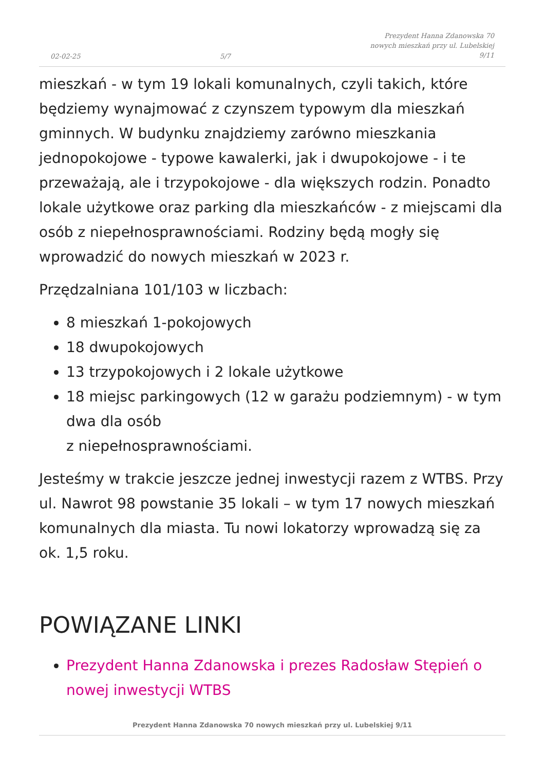02-02-25 5/7 Prezydent Hanna Zdanowska 70
nowych mieszkań przy ul. Lubelskiej
9/11
mieszkań - w tym 19 lokali komunalnych, czyli takich, które będziemy wynajmować z czynszem typowym dla mieszkań gminnych. W budynku znajdziemy zarówno mieszkania jednopokojowe - typowe kawalerki, jak i dwupokojowe - i te przeważają, ale i trzypokojowe - dla większych rodzin. Ponadto lokale użytkowe oraz parking dla mieszkańców - z miejscami dla osób z niepełnosprawnościami. Rodziny będą mogły się wprowadzić do nowych mieszkań w 2023 r.
Przędzalniana 101/103 w liczbach:
8 mieszkań 1-pokojowych
18 dwupokojowych
13 trzypokojowych i 2 lokale użytkowe
18 miejsc parkingowych (12 w garażu podziemnym) - w tym dwa dla osób
z niepełnosprawnościami.
Jesteśmy w trakcie jeszcze jednej inwestycji razem z WTBS. Przy ul. Nawrot 98 powstanie 35 lokali – w tym 17 nowych mieszkań komunalnych dla miasta. Tu nowi lokatorzy wprowadzą się za ok. 1,5 roku.
POWIĄZANE LINKI
Prezydent Hanna Zdanowska i prezes Radosław Stępień o nowej inwestycji WTBS
Prezydent Hanna Zdanowska 70 nowych mieszkań przy ul. Lubelskiej 9/11